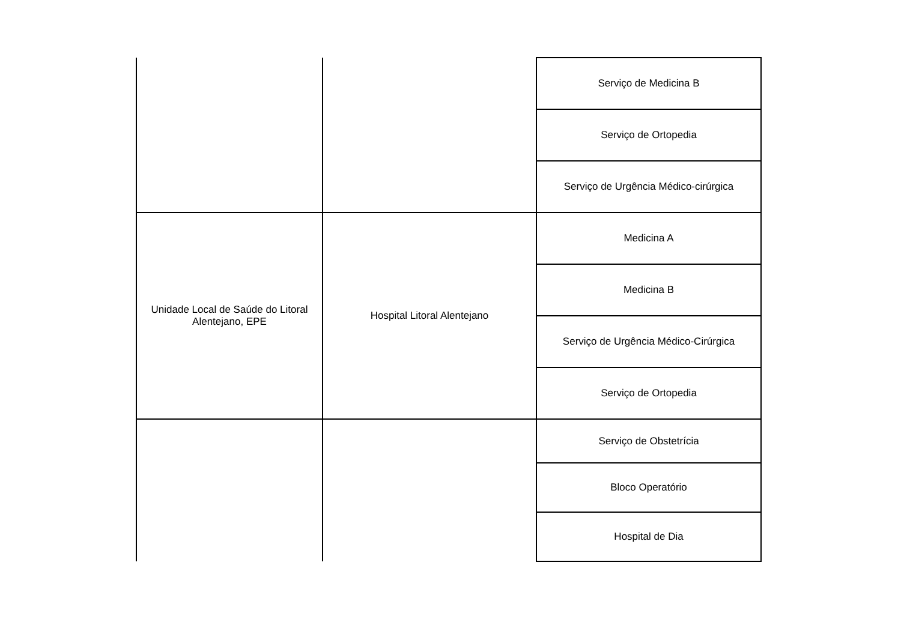| | | Serviço de Medicina B |
| | | Serviço de Ortopedia |
| | | Serviço de Urgência Médico-cirúrgica |
| Unidade Local de Saúde do Litoral Alentejano, EPE | Hospital Litoral Alentejano | Medicina A |
| | | Medicina B |
| | | Serviço de Urgência Médico-Cirúrgica |
| | | Serviço de Ortopedia |
| | | Serviço de Obstetrícia |
| | | Bloco Operatório |
| | | Hospital de Dia |